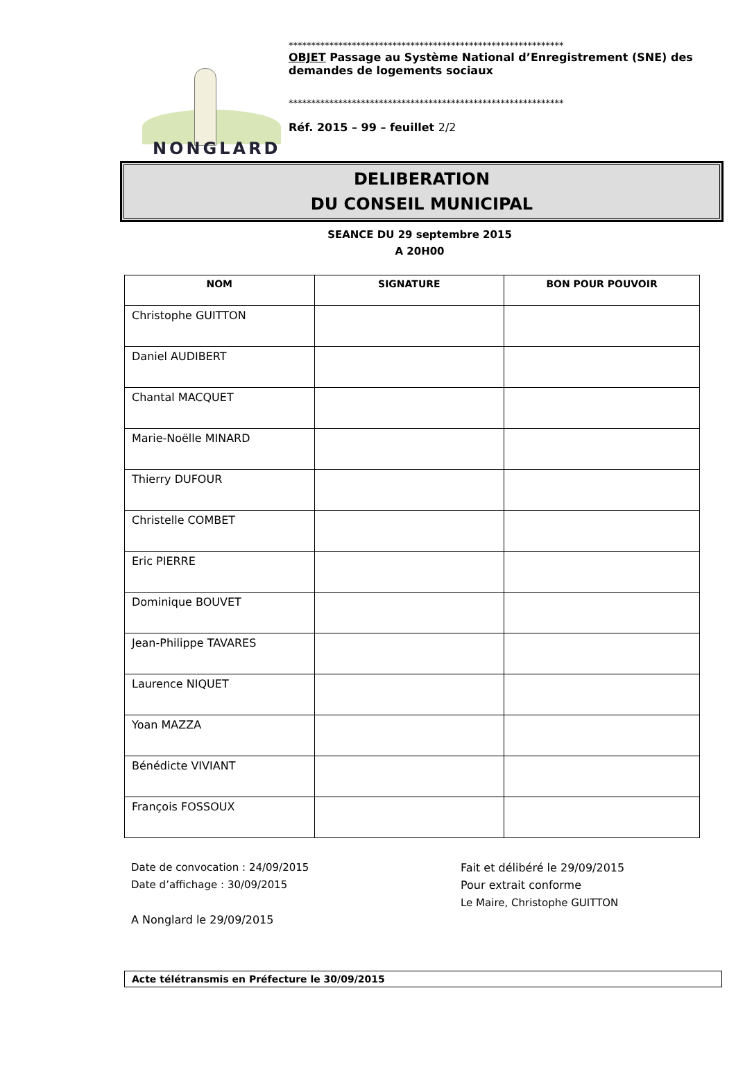NONGLARD
*************************************************************
OBJET Passage au Système National d’Enregistrement (SNE) des demandes de logements sociaux
*************************************************************
Réf. 2015 – 99 – feuillet 2/2
DELIBERATION
DU CONSEIL MUNICIPAL
SEANCE DU 29 septembre 2015
A 20H00
| NOM | SIGNATURE | BON POUR POUVOIR |
| --- | --- | --- |
| Christophe GUITTON | | |
| Daniel AUDIBERT | | |
| Chantal MACQUET | | |
| Marie-Noëlle MINARD | | |
| Thierry DUFOUR | | |
| Christelle COMBET | | |
| Eric PIERRE | | |
| Dominique BOUVET | | |
| Jean-Philippe TAVARES | | |
| Laurence NIQUET | | |
| Yoan MAZZA | | |
| Bénédicte VIVIANT | | |
| François FOSSOUX | | |
Date de convocation : 24/09/2015
Date d’affichage : 30/09/2015
A Nonglard le 29/09/2015
Fait et délibéré le 29/09/2015
Pour extrait conforme
Le Maire, Christophe GUITTON
Acte télétransmis en Préfecture le 30/09/2015